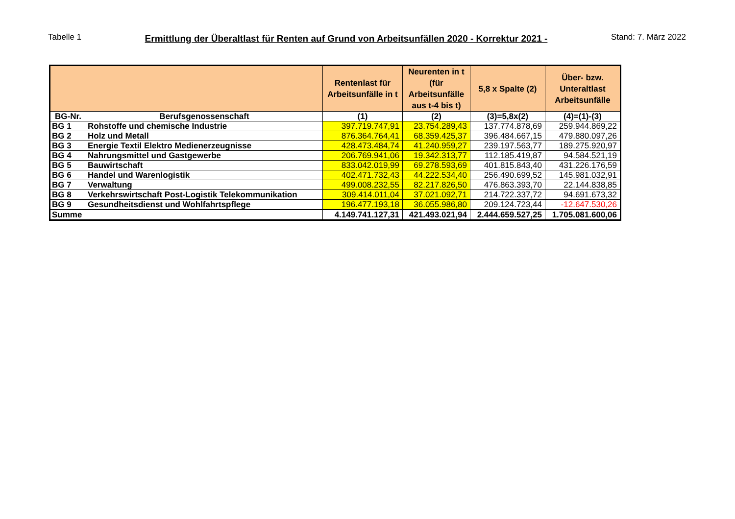Tabelle 1 Ermittlung der Überaltlast für Renten auf Grund von Arbeitsunfällen 2020 - Korrektur 2021 - Stand: 7. März 2022
| | | Rentenlast für Arbeitsunfälle in t | Neurenten in t (für Arbeitsunfälle aus t-4 bis t) | 5,8 x Spalte (2) | Über- bzw. Unteraltlast Arbeitsunfälle |
| --- | --- | --- | --- | --- | --- |
| BG-Nr. | Berufsgenossenschaft | (1) | (2) | (3)=5,8x(2) | (4)=(1)-(3) |
| BG 1 | Rohstoffe und chemische Industrie | 397.719.747,91 | 23.754.289,43 | 137.774.878,69 | 259.944.869,22 |
| BG 2 | Holz und Metall | 876.364.764,41 | 68.359.425,37 | 396.484.667,15 | 479.880.097,26 |
| BG 3 | Energie Textil Elektro Medienerzeugnisse | 428.473.484,74 | 41.240.959,27 | 239.197.563,77 | 189.275.920,97 |
| BG 4 | Nahrungsmittel und Gastgewerbe | 206.769.941,06 | 19.342.313,77 | 112.185.419,87 | 94.584.521,19 |
| BG 5 | Bauwirtschaft | 833.042.019,99 | 69.278.593,69 | 401.815.843,40 | 431.226.176,59 |
| BG 6 | Handel und Warenlogistik | 402.471.732,43 | 44.222.534,40 | 256.490.699,52 | 145.981.032,91 |
| BG 7 | Verwaltung | 499.008.232,55 | 82.217.826,50 | 476.863.393,70 | 22.144.838,85 |
| BG 8 | Verkehrswirtschaft Post-Logistik Telekommunikation | 309.414.011,04 | 37.021.092,71 | 214.722.337,72 | 94.691.673,32 |
| BG 9 | Gesundheitsdienst und Wohlfahrtspflege | 196.477.193,18 | 36.055.986,80 | 209.124.723,44 | -12.647.530,26 |
| Summe | | 4.149.741.127,31 | 421.493.021,94 | 2.444.659.527,25 | 1.705.081.600,06 |